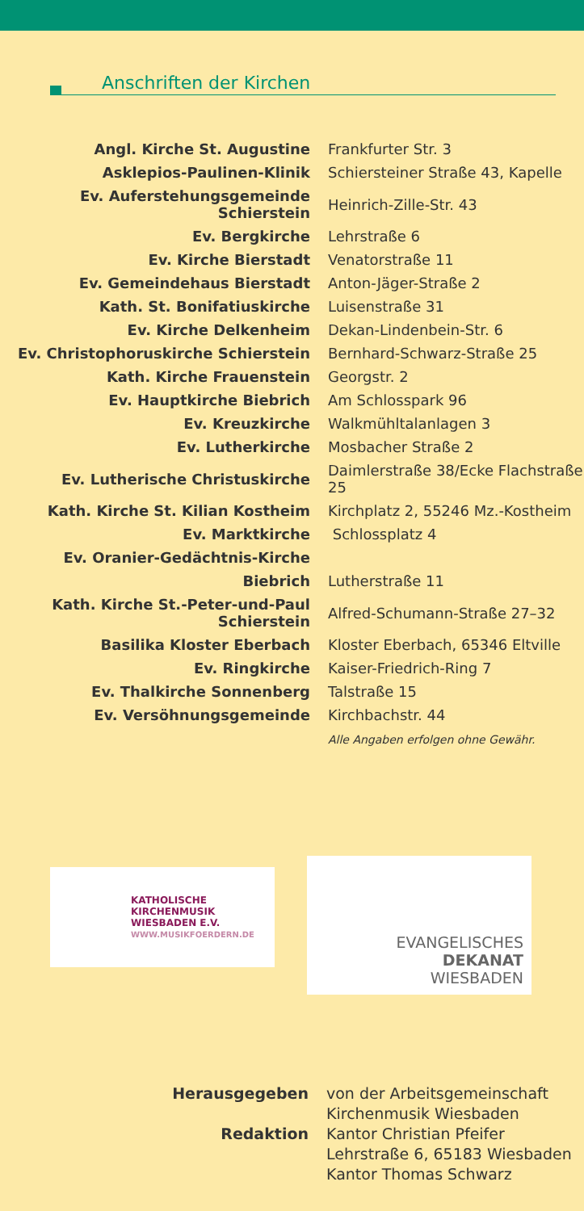Anschriften der Kirchen
| Angl. Kirche St. Augustine | Frankfurter Str. 3 |
| Asklepios-Paulinen-Klinik | Schiersteiner Straße 43, Kapelle |
| Ev. Auferstehungsgemeinde Schierstein | Heinrich-Zille-Str. 43 |
| Ev. Bergkirche | Lehrstraße 6 |
| Ev. Kirche Bierstadt | Venatorstraße 11 |
| Ev. Gemeindehaus Bierstadt | Anton-Jäger-Straße 2 |
| Kath. St. Bonifatiuskirche | Luisenstraße 31 |
| Ev. Kirche Delkenheim | Dekan-Lindenbein-Str. 6 |
| Ev. Christophoruskirche Schierstein | Bernhard-Schwarz-Straße 25 |
| Kath. Kirche Frauenstein | Georgstr. 2 |
| Ev. Hauptkirche Biebrich | Am Schlosspark 96 |
| Ev. Kreuzkirche | Walkmühltalanlagen 3 |
| Ev. Lutherkirche | Mosbacher Straße 2 |
| Ev. Lutherische Christuskirche | Daimlerstraße 38/Ecke Flachstraße 25 |
| Kath. Kirche St. Kilian Kostheim | Kirchplatz 2, 55246 Mz.-Kostheim |
| Ev. Marktkirche | Schlossplatz 4 |
| Ev. Oranier-Gedächtnis-Kirche | |
| Biebrich | Lutherstraße 11 |
| Kath. Kirche St.-Peter-und-Paul Schierstein | Alfred-Schumann-Straße 27–32 |
| Basilika Kloster Eberbach | Kloster Eberbach, 65346 Eltville |
| Ev. Ringkirche | Kaiser-Friedrich-Ring 7 |
| Ev. Thalkirche Sonnenberg | Talstraße 15 |
| Ev. Versöhnungsgemeinde | Kirchbachstr. 44 |
Alle Angaben erfolgen ohne Gewähr.
KATHOLISCHE
KIRCHENMUSIK
WIESBADEN E.V.
WWW.MUSIKFOERDERN.DE
EVANGELISCHES DEKANAT
WIESBADEN
| Herausgegeben | von der Arbeitsgemeinschaft Kirchenmusik Wiesbaden |
| Redaktion | Kantor Christian Pfeifer Lehrstraße 6, 65183 Wiesbaden Kantor Thomas Schwarz |